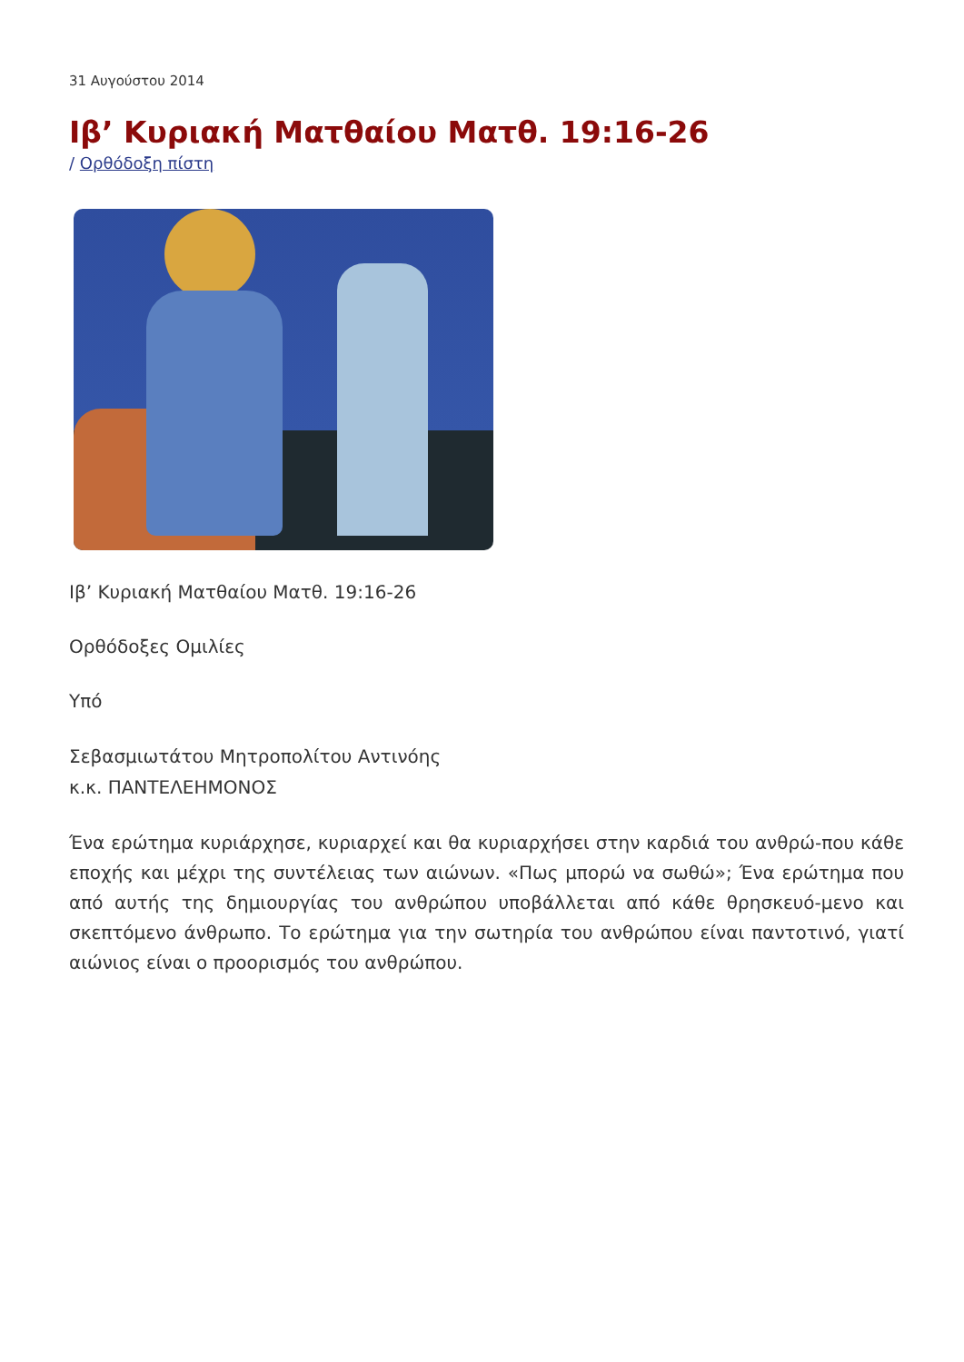31 Αυγούστου 2014
Ιβ’ Κυριακή Ματθαίου Ματθ. 19:16-26
/ Ορθόδοξη πίστη
Ιβ’ Κυριακή Ματθαίου Ματθ. 19:16-26
Ορθόδοξες Ομιλίες
Υπό
Σεβασμιωτάτου Μητροπολίτου Αντινόης
κ.κ. ΠΑΝΤΕΛΕΗΜΟΝΟΣ
Ένα ερώτημα κυριάρχησε, κυριαρχεί και θα κυριαρχήσει στην καρδιά του ανθρώ-που κάθε εποχής και μέχρι της συντέλειας των αιώνων. «Πως μπορώ να σωθώ»; Ένα ερώτημα που από αυτής της δημιουργίας του ανθρώπου υποβάλλεται από κάθε θρησκευό-μενο και σκεπτόμενο άνθρωπο. Το ερώτημα για την σωτηρία του ανθρώπου είναι παντοτινό, γιατί αιώνιος είναι ο προορισμός του ανθρώπου.